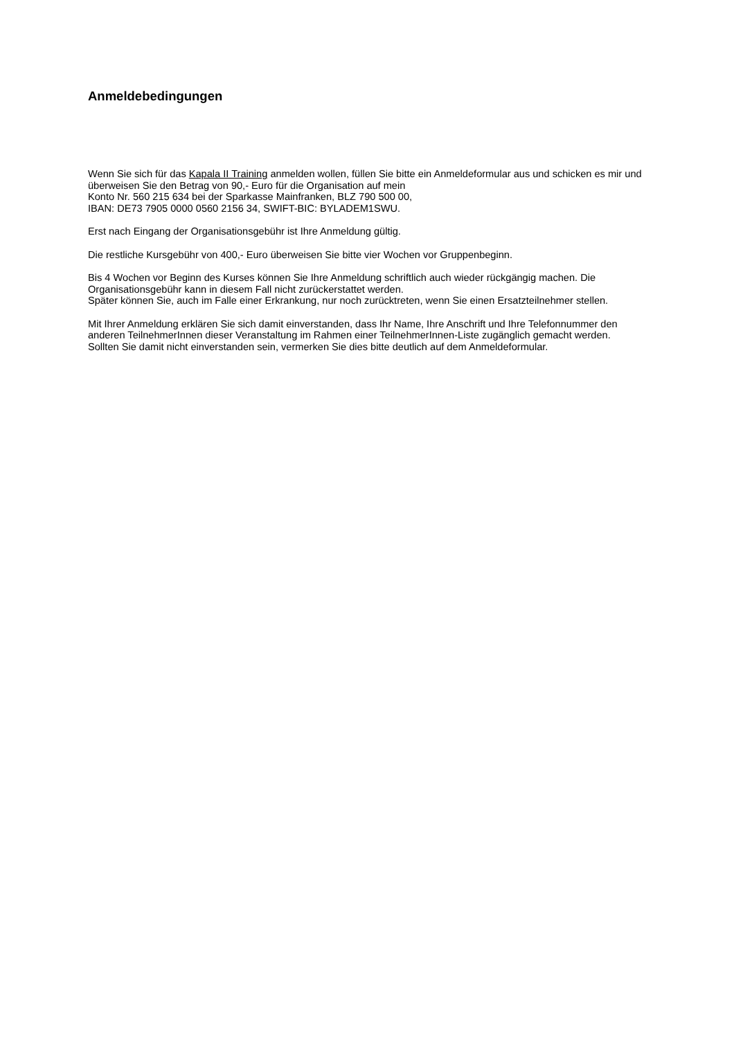Anmeldebedingungen
Wenn Sie sich für das Kapala II Training anmelden wollen, füllen Sie bitte ein Anmeldeformular aus und schicken es mir und überweisen Sie den Betrag von 90,- Euro für die Organisation auf mein
Konto Nr. 560 215 634 bei der Sparkasse Mainfranken, BLZ 790 500 00,
IBAN: DE73 7905 0000 0560 2156 34, SWIFT-BIC: BYLADEM1SWU.
Erst nach Eingang der Organisationsgebühr ist Ihre Anmeldung gültig.
Die restliche Kursgebühr von 400,- Euro überweisen Sie bitte vier Wochen vor Gruppenbeginn.
Bis 4 Wochen vor Beginn des Kurses können Sie Ihre Anmeldung schriftlich auch wieder rückgängig machen. Die Organisationsgebühr kann in diesem Fall nicht zurückerstattet werden.
Später können Sie, auch im Falle einer Erkrankung, nur noch zurücktreten, wenn Sie einen Ersatzteilnehmer stellen.
Mit Ihrer Anmeldung erklären Sie sich damit einverstanden, dass Ihr Name, Ihre Anschrift und Ihre Telefonnummer den anderen TeilnehmerInnen dieser Veranstaltung im Rahmen einer TeilnehmerInnen-Liste zugänglich gemacht werden.
Sollten Sie damit nicht einverstanden sein, vermerken Sie dies bitte deutlich auf dem Anmeldeformular.